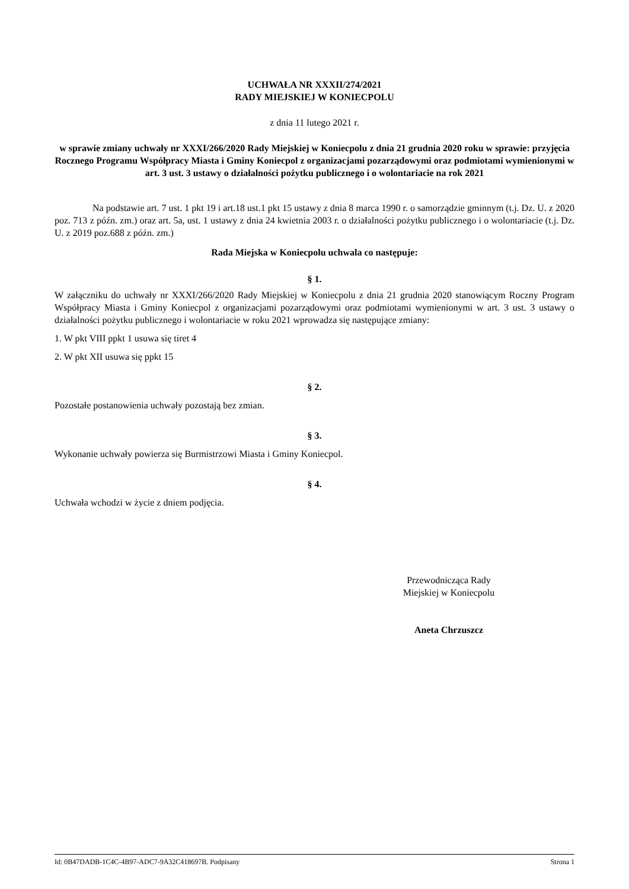UCHWAŁA NR XXXII/274/2021
RADY MIEJSKIEJ W KONIECPOLU
z dnia 11 lutego 2021 r.
w sprawie zmiany uchwały nr XXXI/266/2020 Rady Miejskiej w Koniecpolu z dnia 21 grudnia 2020 roku w sprawie: przyjęcia Rocznego Programu Współpracy Miasta i Gminy Koniecpol z organizacjami pozarządowymi oraz podmiotami wymienionymi w art. 3 ust. 3 ustawy o działalności pożytku publicznego i o wolontariacie na rok 2021
Na podstawie art. 7 ust. 1 pkt 19 i art.18 ust.1 pkt 15 ustawy z dnia 8 marca 1990 r. o samorządzie gminnym (t.j. Dz. U. z 2020 poz. 713 z późn. zm.) oraz art. 5a, ust. 1 ustawy z dnia 24 kwietnia 2003 r. o działalności pożytku publicznego i o wolontariacie (t.j. Dz. U. z 2019 poz.688 z późn. zm.)
Rada Miejska w Koniecpolu uchwala co następuje:
§ 1.
W załączniku do uchwały nr XXXI/266/2020 Rady Miejskiej w Koniecpolu z dnia 21 grudnia 2020 stanowiącym Roczny Program Współpracy Miasta i Gminy Koniecpol z organizacjami pozarządowymi oraz podmiotami wymienionymi w art. 3 ust. 3 ustawy o działalności pożytku publicznego i wolontariacie w roku 2021 wprowadza się następujące zmiany:
1. W pkt VIII ppkt 1 usuwa się tiret 4
2. W pkt XII usuwa się ppkt 15
§ 2.
Pozostałe postanowienia uchwały pozostają bez zmian.
§ 3.
Wykonanie uchwały powierza się Burmistrzowi Miasta i Gminy Koniecpol.
§ 4.
Uchwała wchodzi w życie z dniem podjęcia.
Przewodnicząca Rady
Miejskiej w Koniecpolu
Aneta Chrzuszcz
Id: 0B47DADB-1C4C-4B97-ADC7-9A32C418697B. Podpisany Strona 1